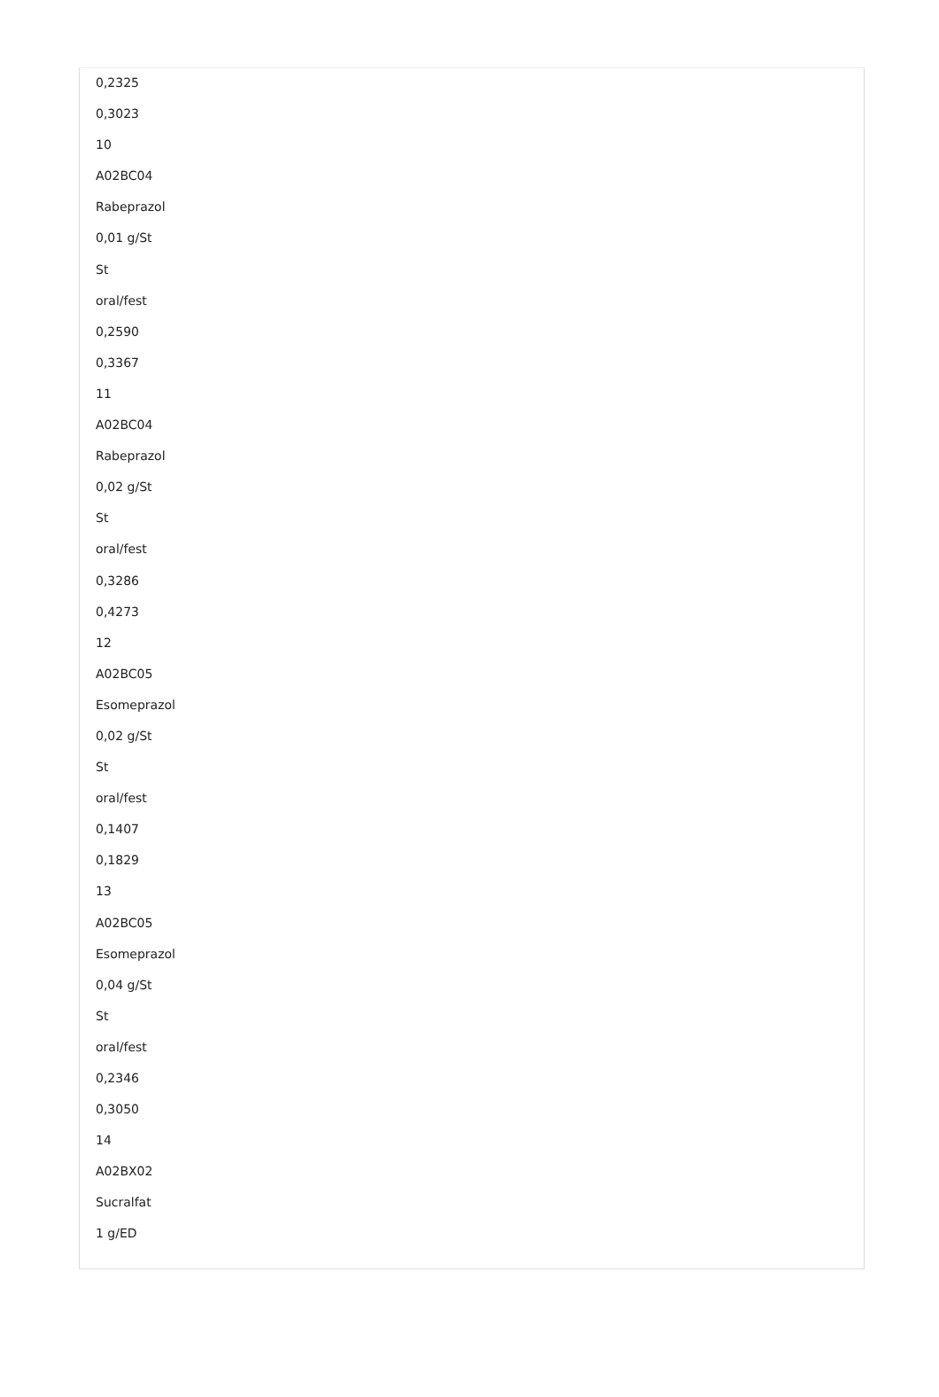0,2325
0,3023
10
A02BC04
Rabeprazol
0,01 g/St
St
oral/fest
0,2590
0,3367
11
A02BC04
Rabeprazol
0,02 g/St
St
oral/fest
0,3286
0,4273
12
A02BC05
Esomeprazol
0,02 g/St
St
oral/fest
0,1407
0,1829
13
A02BC05
Esomeprazol
0,04 g/St
St
oral/fest
0,2346
0,3050
14
A02BX02
Sucralfat
1 g/ED